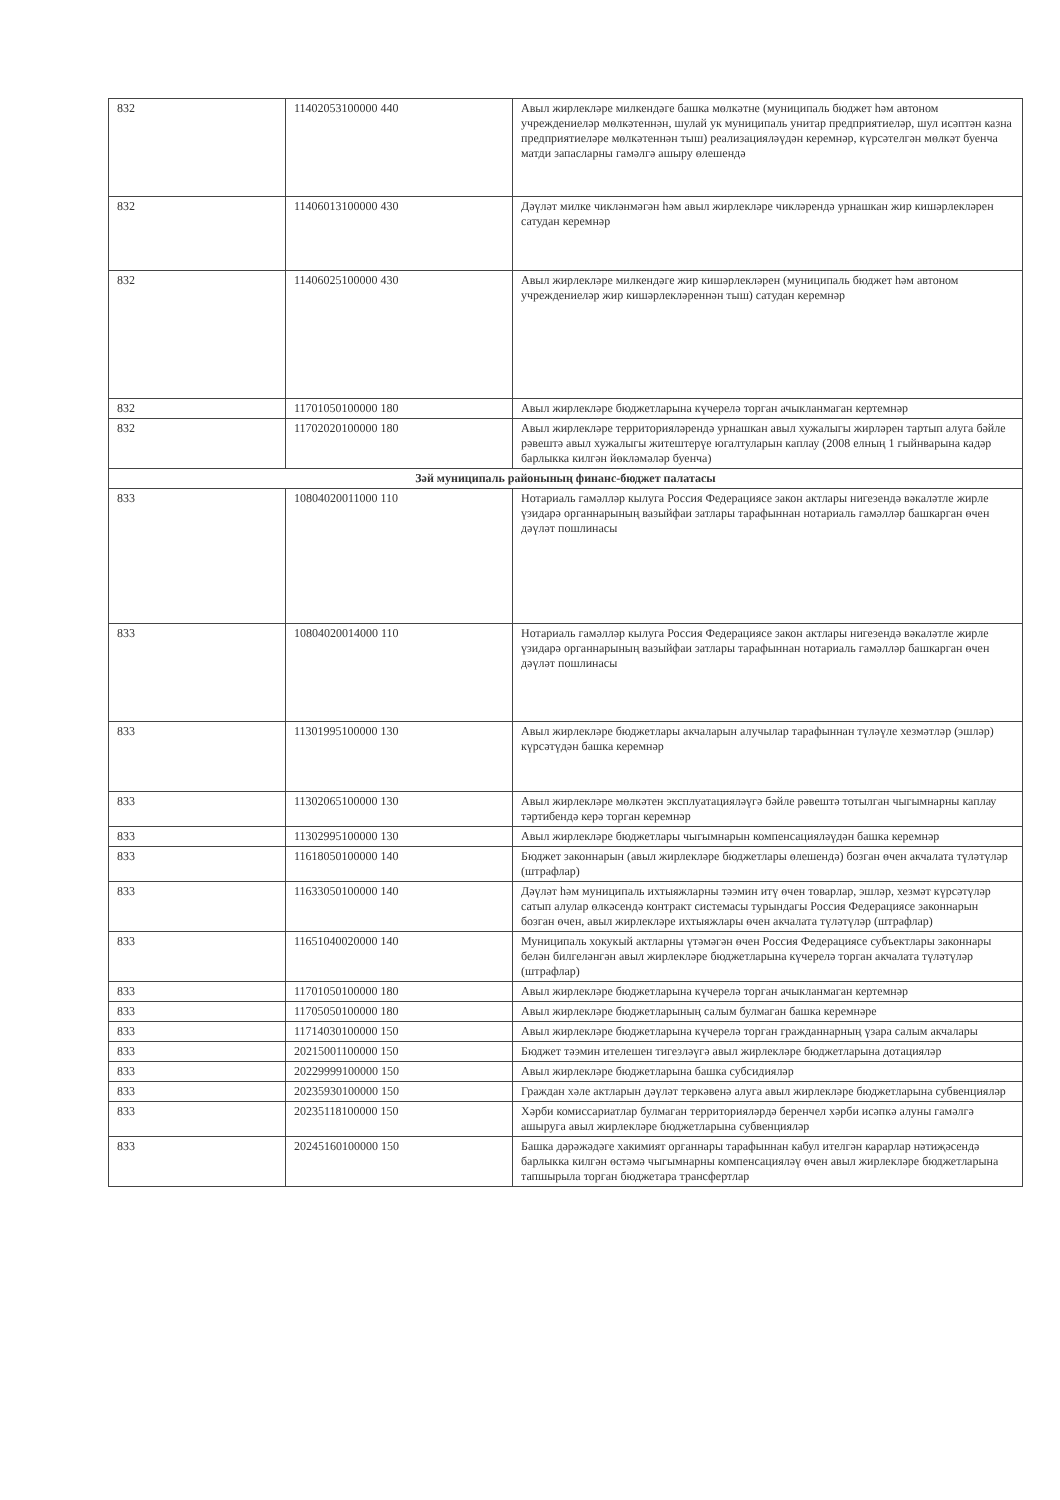| 832 | 11402053100000 440 | Авыл жирлекләре милкендәге башка мөлкәтне (муниципаль бюджет һәм автоном учреждениеләр мөлкәтеннән, шулай ук муниципаль унитар предприятиеләр, шул исәптән казна предприятиеләре мөлкәтеннән тыш) реализацияләүдән керемнәр, күрсәтелгән мөлкәт буенча матди запасларны гамәлгә ашыру өлешендә |
| 832 | 11406013100000 430 | Дәүләт милке чикләнмәгән һәм авыл жирлекләре чикләрендә урнашкан жир кишәрлекләрен сатудан керемнәр |
| 832 | 11406025100000 430 | Авыл жирлекләре милкендәге жир кишәрлекләрен (муниципаль бюджет һәм автоном учреждениеләр жир кишәрлекләреннән тыш) сатудан керемнәр |
| 832 | 11701050100000 180 | Авыл жирлекләре бюджетларына күчерелә торган ачыкланмаган кертемнәр |
| 832 | 11702020100000 180 | Авыл жирлекләре территорияләрендә урнашкан авыл хужалыгы жирләрен тартып алуга бәйле рәвештә авыл хужалыгы житештерүе югалтуларын каплау (2008 елның 1 гыйнварына кадәр барлыкка килгән йөкләмәләр буенча) |
| Зәй муниципаль районының финанс-бюджет палатасы | | |
| 833 | 10804020011000 110 | Нотариаль гамәлләр кылуга Россия Федерациясе закон актлары нигезендә вәкаләтле жирле үзидарә органнарының вазыйфаи затлары тарафыннан нотариаль гамәлләр башкарган өчен дәүләт пошлинасы |
| 833 | 10804020014000 110 | Нотариаль гамәлләр кылуга Россия Федерациясе закон актлары нигезендә вәкаләтле жирле үзидарә органнарының вазыйфаи затлары тарафыннан нотариаль гамәлләр башкарган өчен дәүләт пошлинасы |
| 833 | 11301995100000 130 | Авыл жирлекләре бюджетлары акчаларын алучылар тарафыннан түләүле хезмәтләр (эшләр) күрсәтүдән башка керемнәр |
| 833 | 11302065100000 130 | Авыл жирлекләре мөлкәтен эксплуатацияләүгә бәйле рәвештә тотылган чыгымнарны каплау тәртибендә керә торган керемнәр |
| 833 | 11302995100000 130 | Авыл жирлекләре бюджетлары чыгымнарын компенсацияләүдән башка керемнәр |
| 833 | 11618050100000 140 | Бюджет законнарын (авыл жирлекләре бюджетлары өлешендә) бозган өчен акчалата түләтүләр (штрафлар) |
| 833 | 11633050100000 140 | Дәүләт һәм муниципаль ихтыяжларны тәэмин итү өчен товарлар, эшләр, хезмәт күрсәтүләр сатып алулар өлкәсендә контракт системасы турындагы Россия Федерациясе законнарын бозган өчен, авыл жирлекләре ихтыяжлары өчен акчалата түләтүләр (штрафлар) |
| 833 | 11651040020000 140 | Муниципаль хокукый актларны үтәмәгән өчен Россия Федерациясе субъектлары законнары белән билгеләнгән авыл жирлекләре бюджетларына күчерелә торган акчалата түләтүләр (штрафлар) |
| 833 | 11701050100000 180 | Авыл жирлекләре бюджетларына күчерелә торган ачыкланмаган кертемнәр |
| 833 | 11705050100000 180 | Авыл жирлекләре бюджетларының салым булмаган башка керемнәре |
| 833 | 11714030100000 150 | Авыл жирлекләре бюджетларына күчерелә торган гражданнарның үзара салым акчалары |
| 833 | 20215001100000 150 | Бюджет тәэмин ителешен тигезләүгә авыл жирлекләре бюджетларына дотацияләр |
| 833 | 20229999100000 150 | Авыл жирлекләре бюджетларына башка субсидияләр |
| 833 | 20235930100000 150 | Граждан хәле актларын дәүләт теркәвенә алуга авыл жирлекләре бюджетларына субвенцияләр |
| 833 | 20235118100000 150 | Хәрби комиссариатлар булмаган территорияләрдә беренчел хәрби исәпкә алуны гамәлгә ашыруга авыл жирлекләре бюджетларына субвенцияләр |
| 833 | 20245160100000 150 | Башка дәрәжәдәге хакимият органнары тарафыннан кабул ителгән карарлар нәтиҗәсендә барлыкка килгән өстәмә чыгымнарны компенсацияләү өчен авыл жирлекләре бюджетларына тапшырыла торган бюджетара трансфертлар |